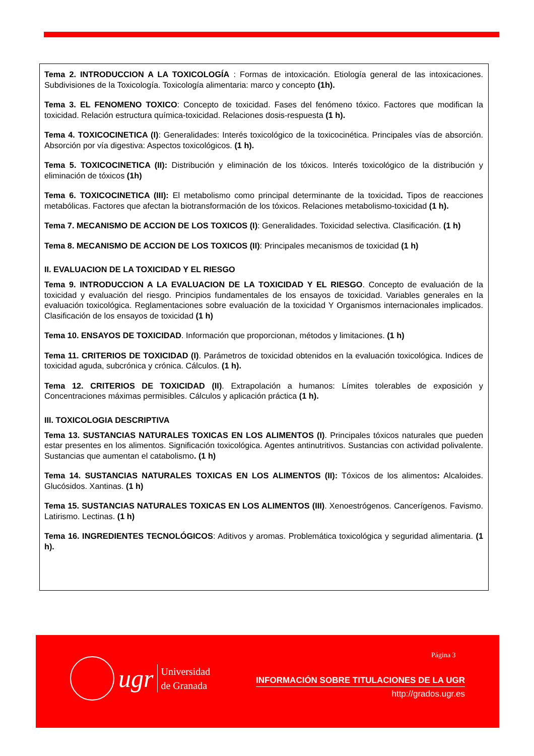Tema 2. INTRODUCCION A LA TOXICOLOGÍA : Formas de intoxicación. Etiología general de las intoxicaciones. Subdivisiones de la Toxicología. Toxicología alimentaria: marco y concepto (1h).
Tema 3. EL FENOMENO TOXICO: Concepto de toxicidad. Fases del fenómeno tóxico. Factores que modifican la toxicidad. Relación estructura química-toxicidad. Relaciones dosis-respuesta (1 h).
Tema 4. TOXICOCINETICA (I): Generalidades: Interés toxicológico de la toxicocinética. Principales vías de absorción. Absorción por vía digestiva: Aspectos toxicológicos. (1 h).
Tema 5. TOXICOCINETICA (II): Distribución y eliminación de los tóxicos. Interés toxicológico de la distribución y eliminación de tóxicos (1h)
Tema 6. TOXICOCINETICA (III): El metabolismo como principal determinante de la toxicidad. Tipos de reacciones metabólicas. Factores que afectan la biotransformación de los tóxicos. Relaciones metabolismo-toxicidad (1 h).
Tema 7. MECANISMO DE ACCION DE LOS TOXICOS (I): Generalidades. Toxicidad selectiva. Clasificación. (1 h)
Tema 8. MECANISMO DE ACCION DE LOS TOXICOS (II): Principales mecanismos de toxicidad (1 h)
II. EVALUACION DE LA TOXICIDAD Y EL RIESGO
Tema 9. INTRODUCCION A LA EVALUACION DE LA TOXICIDAD Y EL RIESGO. Concepto de evaluación de la toxicidad y evaluación del riesgo. Principios fundamentales de los ensayos de toxicidad. Variables generales en la evaluación toxicológica. Reglamentaciones sobre evaluación de la toxicidad Y Organismos internacionales implicados. Clasificación de los ensayos de toxicidad (1 h)
Tema 10. ENSAYOS DE TOXICIDAD. Información que proporcionan, métodos y limitaciones. (1 h)
Tema 11. CRITERIOS DE TOXICIDAD (I). Parámetros de toxicidad obtenidos en la evaluación toxicológica. Indices de toxicidad aguda, subcrónica y crónica. Cálculos. (1 h).
Tema 12. CRITERIOS DE TOXICIDAD (II). Extrapolación a humanos: Límites tolerables de exposición y Concentraciones máximas permisibles. Cálculos y aplicación práctica (1 h).
III. TOXICOLOGIA DESCRIPTIVA
Tema 13. SUSTANCIAS NATURALES TOXICAS EN LOS ALIMENTOS (I). Principales tóxicos naturales que pueden estar presentes en los alimentos. Significación toxicológica. Agentes antinutritivos. Sustancias con actividad polivalente. Sustancias que aumentan el catabolismo. (1 h)
Tema 14. SUSTANCIAS NATURALES TOXICAS EN LOS ALIMENTOS (II): Tóxicos de los alimentos: Alcaloides. Glucósidos. Xantinas. (1 h)
Tema 15. SUSTANCIAS NATURALES TOXICAS EN LOS ALIMENTOS (III). Xenoestrógenos. Cancerígenos. Favismo. Latirismo. Lectinas. (1 h)
Tema 16. INGREDIENTES TECNOLÓGICOS: Aditivos y aromas. Problemática toxicológica y seguridad alimentaria. (1 h).
Página 3
ugr
Universidad
de Granada
INFORMACIÓN SOBRE TITULACIONES DE LA UGR
http://grados.ugr.es